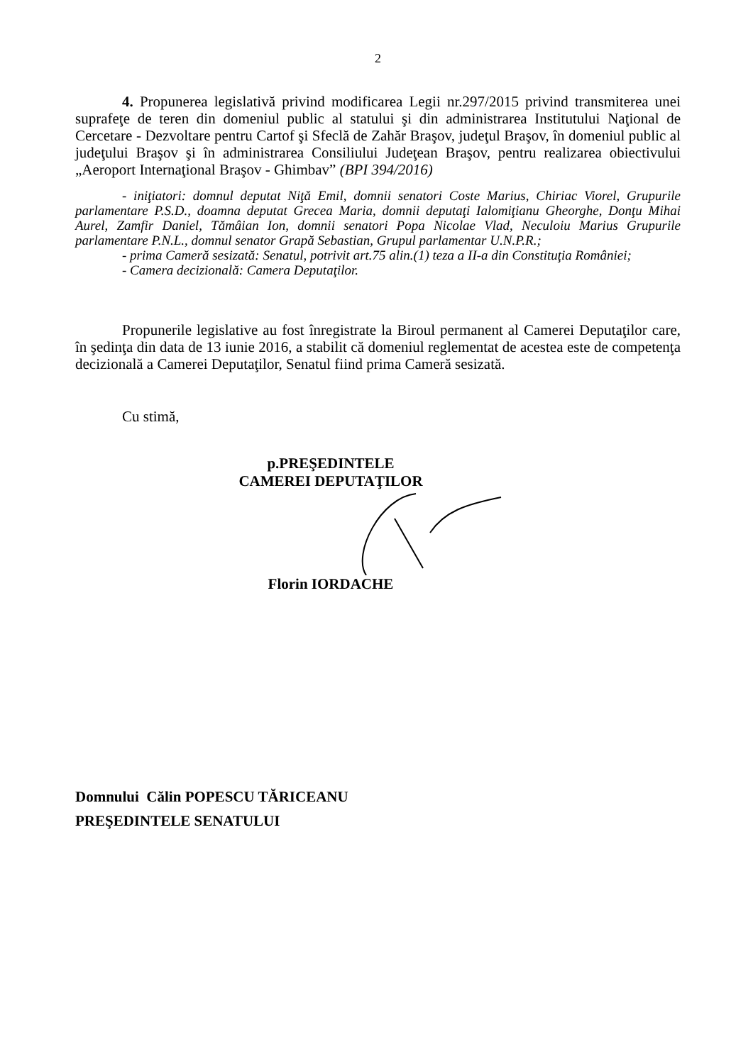2
4. Propunerea legislativă privind modificarea Legii nr.297/2015 privind transmiterea unei suprafeţe de teren din domeniul public al statului şi din administrarea Institutului Naţional de Cercetare - Dezvoltare pentru Cartof şi Sfeclă de Zahăr Braşov, judeţul Braşov, în domeniul public al judeţului Braşov şi în administrarea Consiliului Judeţean Braşov, pentru realizarea obiectivului „Aeroport Internaţional Braşov - Ghimbav” (BPI 394/2016)
- iniţiatori: domnul deputat Niţă Emil, domnii senatori Coste Marius, Chiriac Viorel, Grupurile parlamentare P.S.D., doamna deputat Grecea Maria, domnii deputaţi Ialomiţianu Gheorghe, Donţu Mihai Aurel, Zamfir Daniel, Tămâian Ion, domnii senatori Popa Nicolae Vlad, Neculoiu Marius Grupurile parlamentare P.N.L., domnul senator Grapă Sebastian, Grupul parlamentar U.N.P.R.;
- prima Cameră sesizată: Senatul, potrivit art.75 alin.(1) teza a II-a din Constituţia României;
- Camera decizională: Camera Deputaţilor.
Propunerile legislative au fost înregistrate la Biroul permanent al Camerei Deputaţilor care, în şedinţa din data de 13 iunie 2016, a stabilit că domeniul reglementat de acestea este de competenţa decizională a Camerei Deputaţilor, Senatul fiind prima Cameră sesizată.
Cu stimă,
p.PREŞEDINTELE
CAMEREI DEPUTAŢILOR
Florin IORDACHE
Domnului Călin POPESCU TĂRICEANU
PREŞEDINTELE SENATULUI